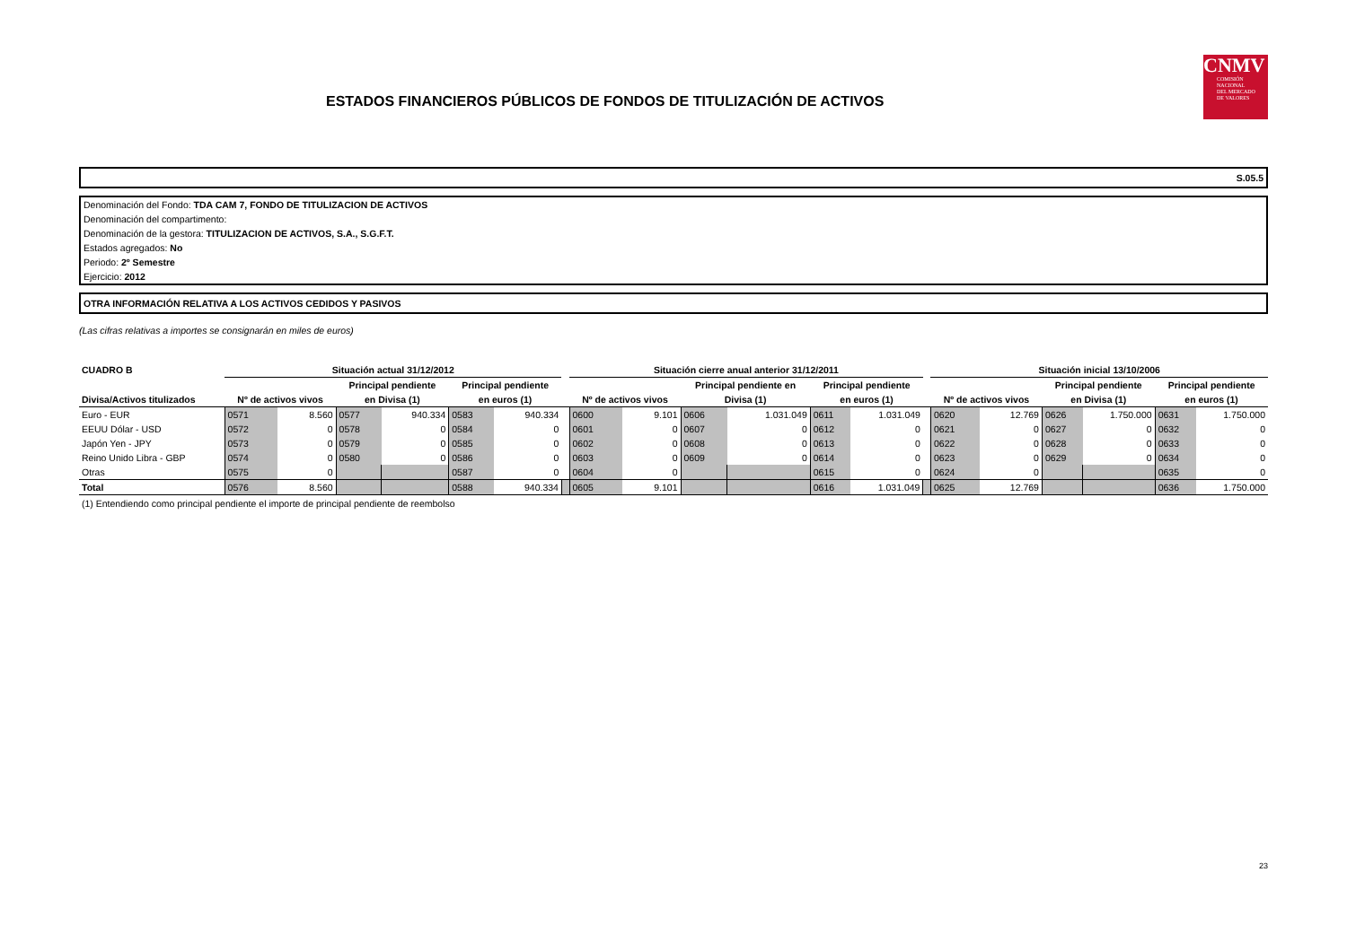ESTADOS FINANCIEROS PÚBLICOS DE FONDOS DE TITULIZACIÓN DE ACTIVOS
CNMV
COMISIÓN
NACIONAL
DEL MERCADO
DE VALORES
S.05.5
Denominación del Fondo: TDA CAM 7, FONDO DE TITULIZACION DE ACTIVOS
Denominación del compartimento:
Denominación de la gestora: TITULIZACION DE ACTIVOS, S.A., S.G.F.T.
Estados agregados: No
Periodo: 2º Semestre
Ejercicio: 2012
OTRA INFORMACIÓN RELATIVA A LOS ACTIVOS CEDIDOS Y PASIVOS
(Las cifras relativas a importes se consignarán en miles de euros)
| CUADRO B | Situación actual 31/12/2012 | | | | | | | Situación cierre anual anterior 31/12/2011 | | | | | | | Situación inicial 13/10/2006 | | | | | |
| --- | --- | --- | --- | --- | --- | --- | --- | --- | --- | --- | --- | --- | --- | --- | --- | --- | --- | --- | --- | --- |
| | | | Principal pendiente | | Principal pendiente | | | | | Principal pendiente en | | Principal pendiente | | | | | Principal pendiente | | Principal pendiente | |
| Divisa/Activos titulizados | Nº de activos vivos | | en Divisa (1) | | en euros (1) | | | Nº de activos vivos | | Divisa (1) | | en euros (1) | | | Nº de activos vivos | | en Divisa (1) | | en euros (1) | |
| Euro - EUR | 0571 | 8.560 | 0577 | 940.334 | 0583 | 940.334 | | 0600 | 9.101 | 0606 | 1.031.049 | 0611 | 1.031.049 | | 0620 | 12.769 | 0626 | 1.750.000 | 0631 | 1.750.000 |
| EEUU Dólar - USD | 0572 | 0 | 0578 | 0 | 0584 | 0 | | 0601 | 0 | 0607 | 0 | 0612 | 0 | | 0621 | 0 | 0627 | 0 | 0632 | 0 |
| Japón Yen - JPY | 0573 | 0 | 0579 | 0 | 0585 | 0 | | 0602 | 0 | 0608 | 0 | 0613 | 0 | | 0622 | 0 | 0628 | 0 | 0633 | 0 |
| Reino Unido Libra - GBP | 0574 | 0 | 0580 | 0 | 0586 | 0 | | 0603 | 0 | 0609 | 0 | 0614 | 0 | | 0623 | 0 | 0629 | 0 | 0634 | 0 |
| Otras | 0575 | 0 | | | 0587 | 0 | | 0604 | 0 | | | 0615 | 0 | | 0624 | 0 | | | 0635 | 0 |
| Total | 0576 | 8.560 | | | 0588 | 940.334 | | 0605 | 9.101 | | | 0616 | 1.031.049 | | 0625 | 12.769 | | | 0636 | 1.750.000 |
(1) Entendiendo como principal pendiente el importe de principal pendiente de reembolso
23